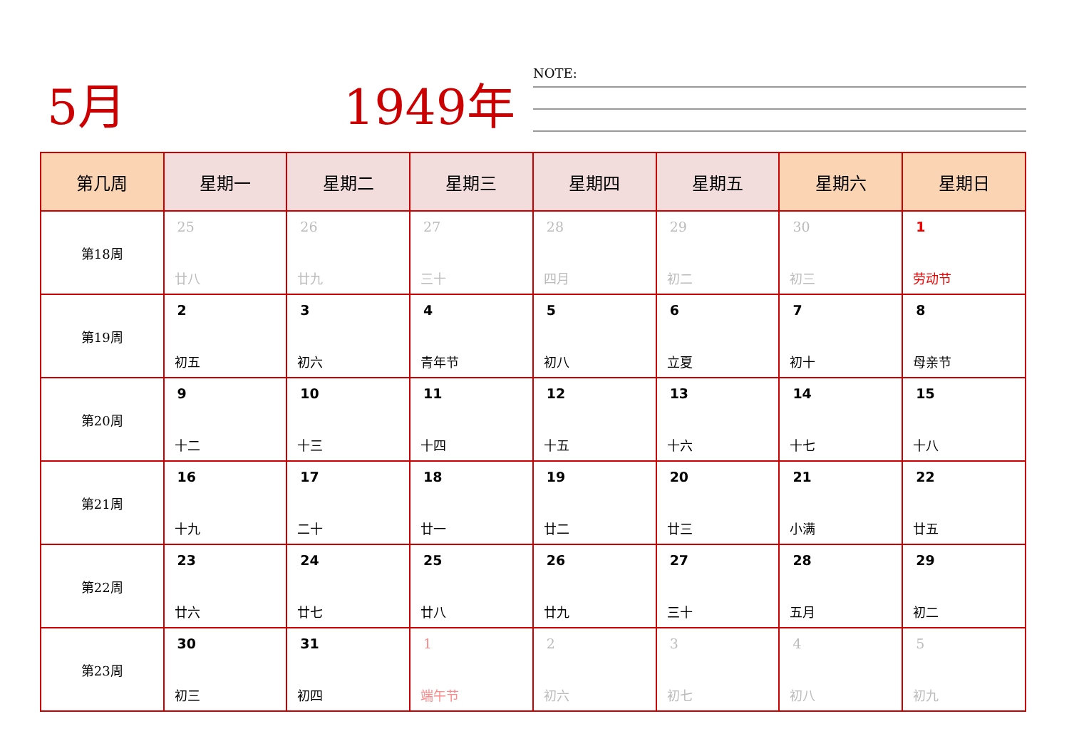5月 1949年 NOTE:
| 第几周 | 星期一 | 星期二 | 星期三 | 星期四 | 星期五 | 星期六 | 星期日 |
| --- | --- | --- | --- | --- | --- | --- | --- |
| 第18周 | 25 廿八 | 26 廿九 | 27 三十 | 28 四月 | 29 初二 | 30 初三 | 1 劳动节 |
| 第19周 | 2 初五 | 3 初六 | 4 青年节 | 5 初八 | 6 立夏 | 7 初十 | 8 母亲节 |
| 第20周 | 9 十二 | 10 十三 | 11 十四 | 12 十五 | 13 十六 | 14 十七 | 15 十八 |
| 第21周 | 16 十九 | 17 二十 | 18 廿一 | 19 廿二 | 20 廿三 | 21 小满 | 22 廿五 |
| 第22周 | 23 廿六 | 24 廿七 | 25 廿八 | 26 廿九 | 27 三十 | 28 五月 | 29 初二 |
| 第23周 | 30 初三 | 31 初四 | 1 端午节 | 2 初六 | 3 初七 | 4 初八 | 5 初九 |